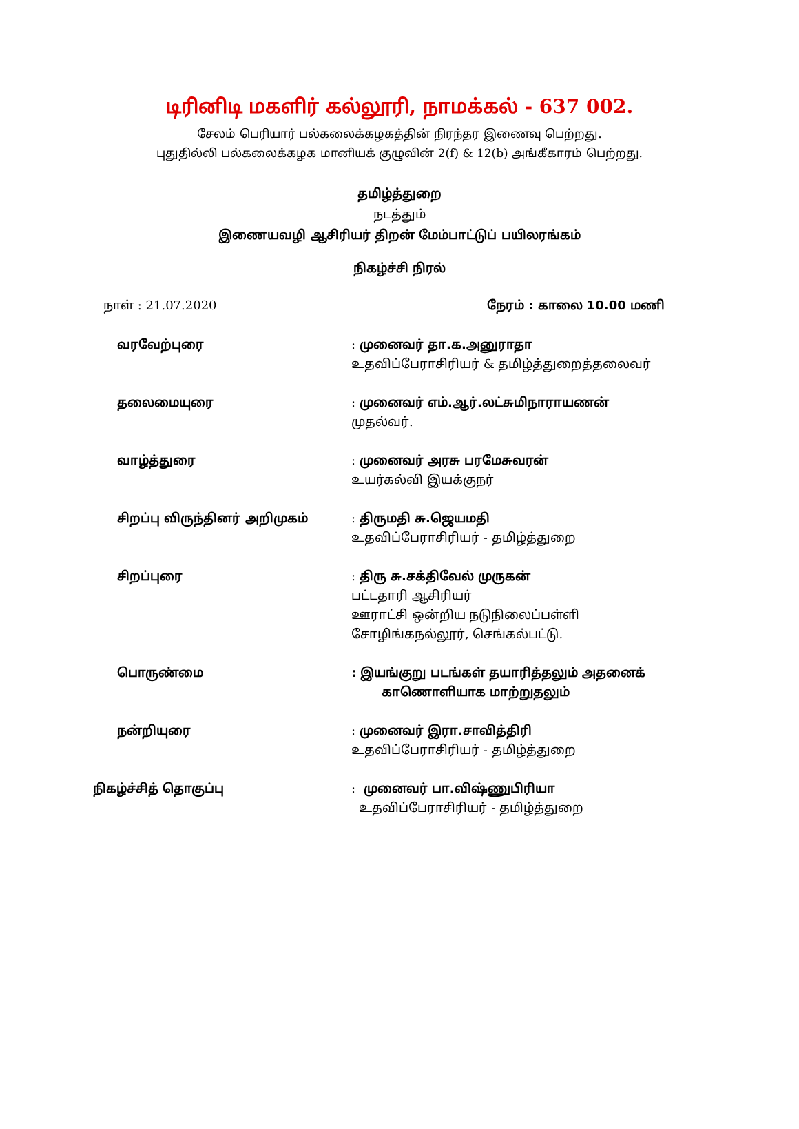டிரினிடி மகளிர் கல்லூரி, நாமக்கல் - 637 002.
சேலம் பெரியார் பல்கலைக்கழகத்தின் நிரந்தர இணைவு பெற்றது.
புதுதில்லி பல்கலைக்கழக மானியக் குழுவின் 2(f) & 12(b) அங்கீகாரம் பெற்றது.
தமிழ்த்துறை
நடத்தும்
இணையவழி ஆசிரியர் திறன் மேம்பாட்டுப் பயிலரங்கம்
நிகழ்ச்சி நிரல்
நாள் : 21.07.2020 நேரம் : காலை 10.00 மணி
| வரவேற்புரை | : முனைவர் தா.க.அனுராதா உதவிப்பேராசிரியர் & தமிழ்த்துறைத்தலைவர் |
| தலைமையுரை | : முனைவர் எம்.ஆர்.லட்சுமிநாராயணன் முதல்வர். |
| வாழ்த்துரை | : முனைவர் அரசு பரமேசுவரன் உயர்கல்வி இயக்குநர் |
| சிறப்பு விருந்தினர் அறிமுகம் | : திருமதி சு.ஜெயமதி உதவிப்பேராசிரியர் - தமிழ்த்துறை |
| சிறப்புரை | : திரு சு.சக்திவேல் முருகன் பட்டதாரி ஆசிரியர் ஊராட்சி ஒன்றிய நடுநிலைப்பள்ளி சோழிங்கநல்லூர், செங்கல்பட்டு. |
| பொருண்மை | : இயங்குறு படங்கள் தயாரித்தலும் அதனைக் காணொளியாக மாற்றுதலும் |
| நன்றியுரை | : முனைவர் இரா.சாவித்திரி உதவிப்பேராசிரியர் - தமிழ்த்துறை |
| நிகழ்ச்சித் தொகுப்பு | : முனைவர் பா.விஷ்ணுபிரியா உதவிப்பேராசிரியர் - தமிழ்த்துறை |